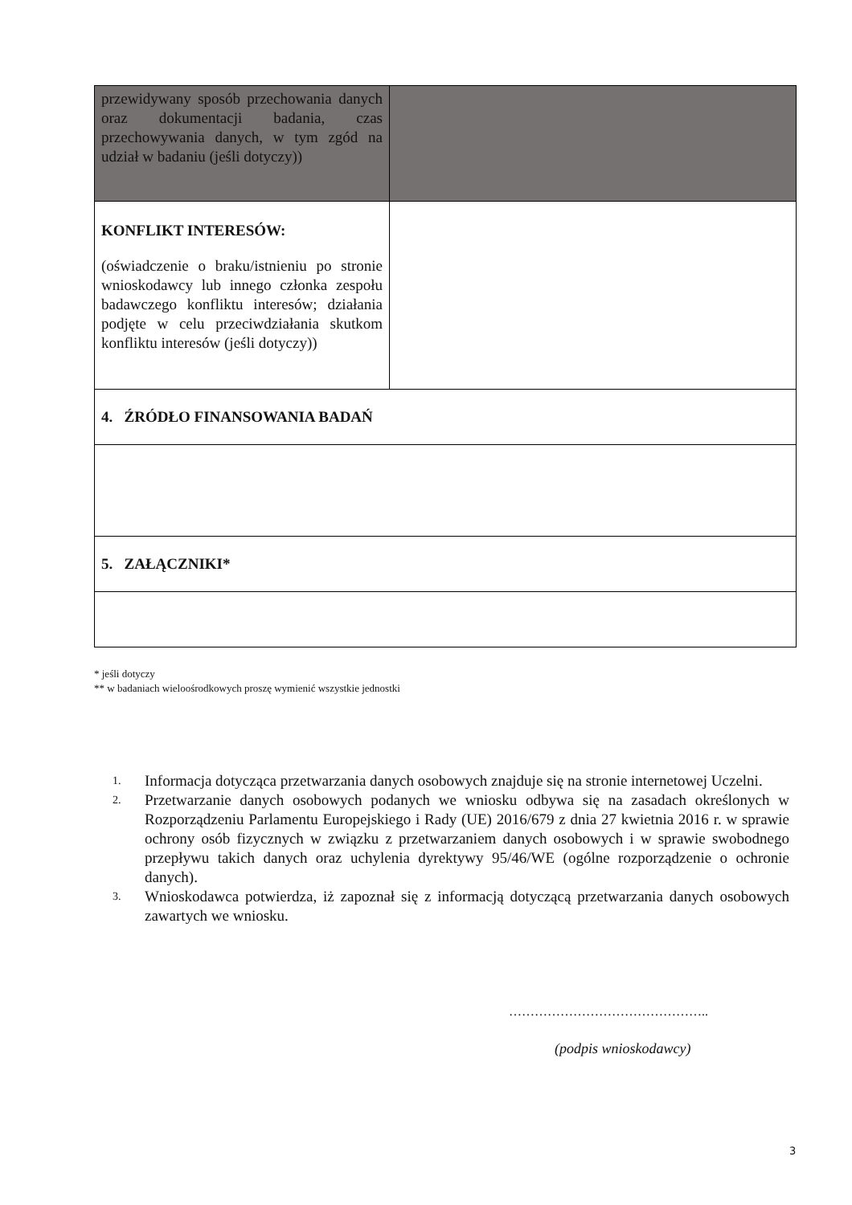| przewidywany sposób przechowania danych oraz dokumentacji badania, czas przechowywania danych, w tym zgód na udział w badaniu (jeśli dotyczy)) | |
| KONFLIKT INTERESÓW: (oświadczenie o braku/istnieniu po stronie wnioskodawcy lub innego członka zespołu badawczego konfliktu interesów; działania podjęte w celu przeciwdziałania skutkom konfliktu interesów (jeśli dotyczy)) | |
| 4. ŹRÓDŁO FINANSOWANIA BADAŃ | |
| 5. ZAŁĄCZNIKI* | |
* jeśli dotyczy
** w badaniach wieloośrodkowych proszę wymienić wszystkie jednostki
1. Informacja dotycząca przetwarzania danych osobowych znajduje się na stronie internetowej Uczelni.
2. Przetwarzanie danych osobowych podanych we wniosku odbywa się na zasadach określonych w Rozporządzeniu Parlamentu Europejskiego i Rady (UE) 2016/679 z dnia 27 kwietnia 2016 r. w sprawie ochrony osób fizycznych w związku z przetwarzaniem danych osobowych i w sprawie swobodnego przepływu takich danych oraz uchylenia dyrektywy 95/46/WE (ogólne rozporządzenie o ochronie danych).
3. Wnioskodawca potwierdza, iż zapoznał się z informacją dotyczącą przetwarzania danych osobowych zawartych we wniosku.
………………………………………..
(podpis wnioskodawcy)
3